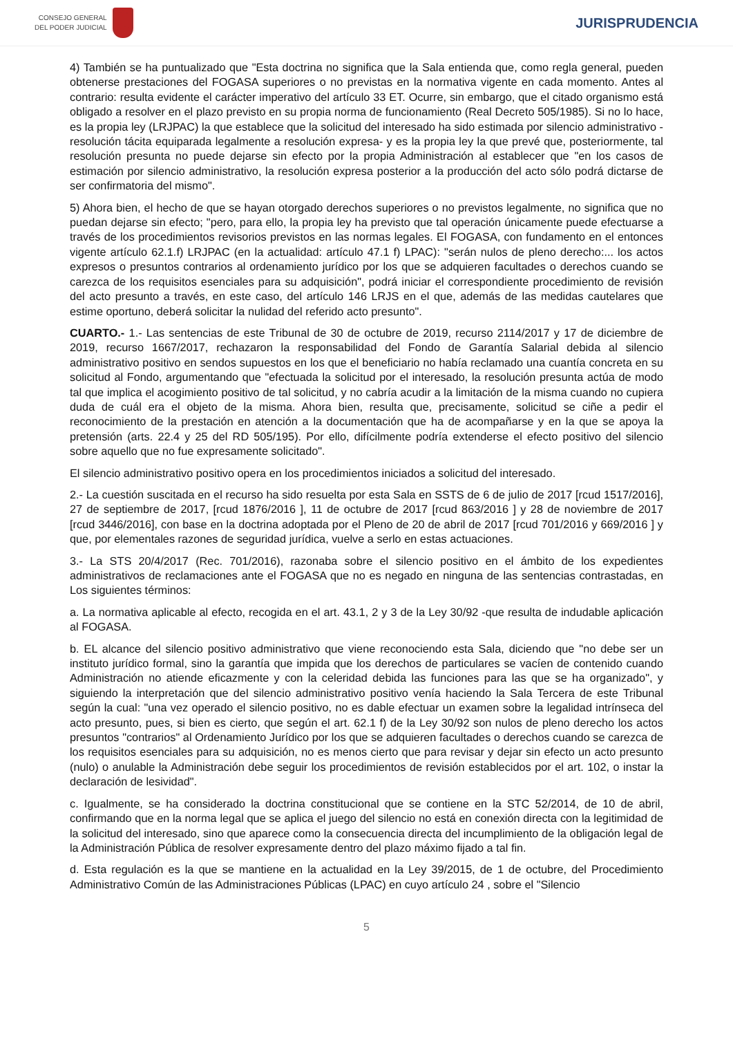CONSEJO GENERAL
DEL PODER JUDICIAL
JURISPRUDENCIA
4) También se ha puntualizado que "Esta doctrina no significa que la Sala entienda que, como regla general, pueden obtenerse prestaciones del FOGASA superiores o no previstas en la normativa vigente en cada momento. Antes al contrario: resulta evidente el carácter imperativo del artículo 33 ET. Ocurre, sin embargo, que el citado organismo está obligado a resolver en el plazo previsto en su propia norma de funcionamiento (Real Decreto 505/1985). Si no lo hace, es la propia ley (LRJPAC) la que establece que la solicitud del interesado ha sido estimada por silencio administrativo -resolución tácita equiparada legalmente a resolución expresa- y es la propia ley la que prevé que, posteriormente, tal resolución presunta no puede dejarse sin efecto por la propia Administración al establecer que "en los casos de estimación por silencio administrativo, la resolución expresa posterior a la producción del acto sólo podrá dictarse de ser confirmatoria del mismo".
5) Ahora bien, el hecho de que se hayan otorgado derechos superiores o no previstos legalmente, no significa que no puedan dejarse sin efecto; "pero, para ello, la propia ley ha previsto que tal operación únicamente puede efectuarse a través de los procedimientos revisorios previstos en las normas legales. El FOGASA, con fundamento en el entonces vigente artículo 62.1.f) LRJPAC (en la actualidad: artículo 47.1 f) LPAC): "serán nulos de pleno derecho:... los actos expresos o presuntos contrarios al ordenamiento jurídico por los que se adquieren facultades o derechos cuando se carezca de los requisitos esenciales para su adquisición", podrá iniciar el correspondiente procedimiento de revisión del acto presunto a través, en este caso, del artículo 146 LRJS en el que, además de las medidas cautelares que estime oportuno, deberá solicitar la nulidad del referido acto presunto".
CUARTO.- 1.- Las sentencias de este Tribunal de 30 de octubre de 2019, recurso 2114/2017 y 17 de diciembre de 2019, recurso 1667/2017, rechazaron la responsabilidad del Fondo de Garantía Salarial debida al silencio administrativo positivo en sendos supuestos en los que el beneficiario no había reclamado una cuantía concreta en su solicitud al Fondo, argumentando que "efectuada la solicitud por el interesado, la resolución presunta actúa de modo tal que implica el acogimiento positivo de tal solicitud, y no cabría acudir a la limitación de la misma cuando no cupiera duda de cuál era el objeto de la misma. Ahora bien, resulta que, precisamente, solicitud se ciñe a pedir el reconocimiento de la prestación en atención a la documentación que ha de acompañarse y en la que se apoya la pretensión (arts. 22.4 y 25 del RD 505/195). Por ello, difícilmente podría extenderse el efecto positivo del silencio sobre aquello que no fue expresamente solicitado".
El silencio administrativo positivo opera en los procedimientos iniciados a solicitud del interesado.
2.- La cuestión suscitada en el recurso ha sido resuelta por esta Sala en SSTS de 6 de julio de 2017 [rcud 1517/2016], 27 de septiembre de 2017, [rcud 1876/2016 ], 11 de octubre de 2017 [rcud 863/2016 ] y 28 de noviembre de 2017 [rcud 3446/2016], con base en la doctrina adoptada por el Pleno de 20 de abril de 2017 [rcud 701/2016 y 669/2016 ] y que, por elementales razones de seguridad jurídica, vuelve a serlo en estas actuaciones.
3.- La STS 20/4/2017 (Rec. 701/2016), razonaba sobre el silencio positivo en el ámbito de los expedientes administrativos de reclamaciones ante el FOGASA que no es negado en ninguna de las sentencias contrastadas, en Los siguientes términos:
a. La normativa aplicable al efecto, recogida en el art. 43.1, 2 y 3 de la Ley 30/92 -que resulta de indudable aplicación al FOGASA.
b. EL alcance del silencio positivo administrativo que viene reconociendo esta Sala, diciendo que "no debe ser un instituto jurídico formal, sino la garantía que impida que los derechos de particulares se vacíen de contenido cuando Administración no atiende eficazmente y con la celeridad debida las funciones para las que se ha organizado", y siguiendo la interpretación que del silencio administrativo positivo venía haciendo la Sala Tercera de este Tribunal según la cual: "una vez operado el silencio positivo, no es dable efectuar un examen sobre la legalidad intrínseca del acto presunto, pues, si bien es cierto, que según el art. 62.1 f) de la Ley 30/92 son nulos de pleno derecho los actos presuntos "contrarios" al Ordenamiento Jurídico por los que se adquieren facultades o derechos cuando se carezca de los requisitos esenciales para su adquisición, no es menos cierto que para revisar y dejar sin efecto un acto presunto (nulo) o anulable la Administración debe seguir los procedimientos de revisión establecidos por el art. 102, o instar la declaración de lesividad".
c. Igualmente, se ha considerado la doctrina constitucional que se contiene en la STC 52/2014, de 10 de abril, confirmando que en la norma legal que se aplica el juego del silencio no está en conexión directa con la legitimidad de la solicitud del interesado, sino que aparece como la consecuencia directa del incumplimiento de la obligación legal de la Administración Pública de resolver expresamente dentro del plazo máximo fijado a tal fin.
d. Esta regulación es la que se mantiene en la actualidad en la Ley 39/2015, de 1 de octubre, del Procedimiento Administrativo Común de las Administraciones Públicas (LPAC) en cuyo artículo 24 , sobre el "Silencio
5